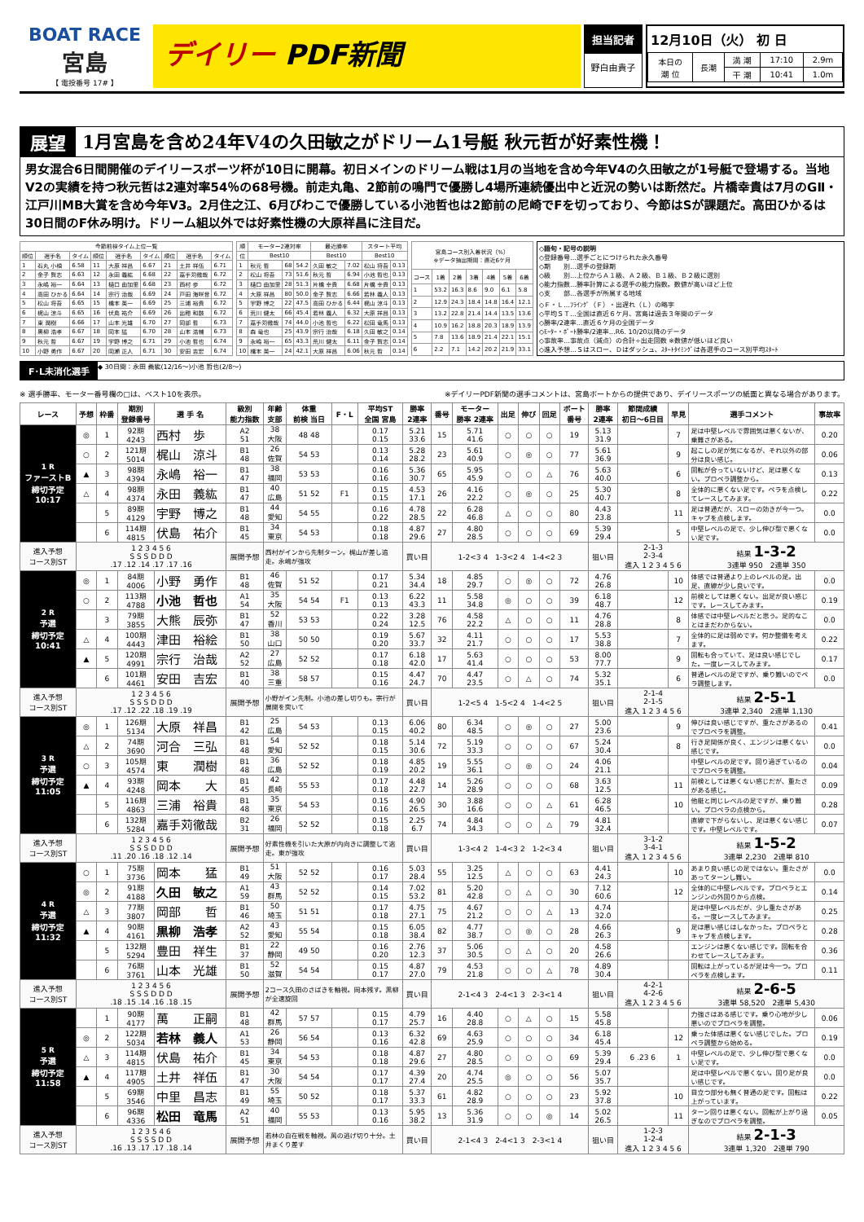BOAT RACE 宮島
【 電投番号 17# 】
デイリー PDF新聞
担当記者
野白由貴子
12月10日（火） 初 日
| 本日の 潮 位 | 長潮 | 満 潮 | 17:10 | 2.9m |
| | | 干 潮 | 10:41 | 1.0m |
展望 1月宮島を含め24年V4の久田敏之がドリーム1号艇 秋元哲が好素性機！
男女混合6日間開催のデイリースポーツ杯が10日に開幕。初日メインのドリーム戦は1月の当地を含め今年V4の久田敏之が1号艇で登場する。当地V2の実績を持つ秋元哲は2連対率54％の68号機。前走丸亀、2節前の鳴門で優勝し4場所連続優出中と近況の勢いは断然だ。片橋幸貴は7月のGⅡ・江戸川MB大賞を含め今年V3。2月住之江、6月びわこで優勝している小池哲也は2節前の尼崎でFを切っており、今節はSが課題だ。高田ひかるは30日間のF休み明け。ドリーム組以外では好素性機の大原祥昌に注目だ。
| 今節前検タイム上位一覧 | | | | | | | | |
| --- | --- | --- | --- | --- | --- | --- | --- | --- |
| 順位 | 選手名 | タイム | 順位 | 選手名 | タイム | 順位 | 選手名 | タイム |
| 1 | 石丸 小槙 | 6.58 | 11 | 大原 祥昌 | 6.67 | 21 | 土井 祥伍 | 6.71 |
| 2 | 金子 賢志 | 6.63 | 12 | 永田 義紘 | 6.68 | 22 | 嘉手苅徹哉 | 6.72 |
| 3 | 永嶋 裕一 | 6.64 | 13 | 樋口 由加里 | 6.68 | 23 | 西村 歩 | 6.72 |
| 4 | 高田 ひかる | 6.64 | 14 | 宗行 治哉 | 6.69 | 24 | 戸田 海咲音 | 6.72 |
| 5 | 松山 将吾 | 6.65 | 15 | 橋本 英一 | 6.69 | 25 | 三浦 裕貴 | 6.72 |
| 6 | 梶山 涼斗 | 6.65 | 16 | 伏島 祐介 | 6.69 | 26 | 出穂 和鼓 | 6.72 |
| 7 | 東 潤樹 | 6.66 | 17 | 山本 光雄 | 6.70 | 27 | 岡部 哲 | 6.73 |
| 8 | 黒柳 浩孝 | 6.67 | 18 | 岡本 猛 | 6.70 | 28 | 山本 浩輔 | 6.73 |
| 9 | 秋元 哲 | 6.67 | 19 | 宇野 博之 | 6.71 | 29 | 小池 哲也 | 6.74 |
| 10 | 小野 勇作 | 6.67 | 20 | 岡瀬 正人 | 6.71 | 30 | 安田 吉宏 | 6.74 |
| 順 | モーター2連対率 | | | 最近勝率 | | スタート平均 | |
| --- | --- | --- | --- | --- | --- | --- | --- |
| 位 | Best10 | | | Best10 | | Best10 | |
| 1 | 秋元 哲 | 68 | 54.2 | 久田 敏之 | 7.02 | 松山 将吾 | 0.13 |
| 2 | 松山 将吾 | 73 | 51.6 | 秋元 哲 | 6.94 | 小池 哲也 | 0.13 |
| 3 | 樋口 由加里 | 28 | 51.3 | 片橋 幸貴 | 6.68 | 片橋 幸貴 | 0.13 |
| 4 | 大原 祥昌 | 80 | 50.0 | 金子 賢志 | 6.66 | 若林 義人 | 0.13 |
| 5 | 宇野 博之 | 22 | 47.5 | 高田 ひかる | 6.44 | 梶山 涼斗 | 0.13 |
| 6 | 荒川 健太 | 66 | 45.4 | 若林 義人 | 6.32 | 大原 祥昌 | 0.13 |
| 7 | 嘉手苅徹哉 | 74 | 44.0 | 小池 哲也 | 6.22 | 松田 竜馬 | 0.13 |
| 8 | 森 竜也 | 25 | 43.9 | 宗行 治哉 | 6.18 | 久田 敏之 | 0.14 |
| 9 | 永嶋 裕一 | 65 | 43.3 | 荒川 健太 | 6.11 | 金子 賢志 | 0.14 |
| 10 | 橋本 英一 | 24 | 42.1 | 大原 祥昌 | 6.06 | 秋元 哲 | 0.14 |
| 宮島コース別入着状況（%） ※データ抽出期間：直近6ケ月 | | | | | | |
| --- | --- | --- | --- | --- | --- | --- |
| コース | 1着 | 2着 | 3着 | 4着 | 5着 | 6着 |
| 1 | 53.2 | 16.3 | 8.6 | 9.0 | 6.1 | 5.8 |
| 2 | 12.9 | 24.3 | 18.4 | 14.8 | 16.4 | 12.1 |
| 3 | 13.2 | 22.8 | 21.4 | 14.4 | 13.5 | 13.6 |
| 4 | 10.9 | 16.2 | 18.8 | 20.3 | 18.9 | 13.9 |
| 5 | 7.8 | 13.6 | 18.9 | 21.4 | 22.1 | 15.1 |
| 6 | 2.2 | 7.1 | 14.2 | 20.2 | 21.9 | 33.1 |
◇語句・記号の説明
◇登録番号…選手ごとにつけられた永久番号
◇期　　別…選手の登録期
◇級　　別…上位からＡ１級、Ａ２級、Ｂ１級、Ｂ２級に選別
◇能力指数…勝率計算による選手の能力指数。数値が高いほど上位
◇支　　部…各選手が所属する地域
◇Ｆ・Ｌ…ﾌﾗｲﾝｸﾞ（Ｆ）・出遅れ（Ｌ）の略字
◇平均ＳＴ…全国は直近６ケ月、宮島は過去３年間のデータ
◇勝率/2連率…直近６ケ月の全国データ
◇ﾓｰﾀｰ・ﾎﾞｰﾄ勝率/2連率…R6. 10/20以降のデータ
◇事故率…事故点（減点）の合計÷出走回数 ※数値が低いほど良い
◇進入予想…Ｓはスロー、Ｄはダッシュ、ｽﾀｰﾄﾀｲﾐﾝｸﾞは各選手のコース別平均ｽﾀｰﾄ
F･L未消化選手 ◆ 30日間：永田 義紘(12/16～)小池 哲也(2/8～)
※ 選手勝率、モーター番号欄の□は、ベスト10を表示。 ※デイリーPDF新聞の選手コメントは、宮島ボートからの提供であり、デイリースポーツの紙面と異なる場合があります。
| レース | 予想 | 枠番 | 期別 登録番号 | 選 手 名 | 級別 能力指数 | 年齢 支部 | 体重 前検 当日 | F・L | 平均ST 全国 宮島 | 勝率 2連率 | 番号 | モーター 勝率 2連率 | 出足 | 伸び | 回足 | ボート 番号 | 勝率 2連率 | 節間成績 初日〜6日目 | 早見 | 選手コメント | 事故率 |
| --- | --- | --- | --- | --- | --- | --- | --- | --- | --- | --- | --- | --- | --- | --- | --- | --- | --- | --- | --- | --- | --- |
| 1 R ファーストB 締切予定 10:17 | ◎ | 1 | 92期 4243 | 西村 歩 | A2 51 | 38 大阪 | 48 48 | | 0.17 0.15 | 5.21 33.6 | 15 | 5.71 41.6 | ○ | ○ | ○ | 19 | 5.13 31.9 | | 7 | 足は中堅レベルで雰囲気は悪くないが、乗難さがある。 | 0.20 |
| | ○ | 2 | 121期 5014 | 梶山 涼斗 | B1 48 | 26 佐賀 | 54 53 | | 0.13 0.14 | 5.28 28.2 | 23 | 5.61 40.9 | ○ | ◎ | ○ | 77 | 5.61 36.9 | | 9 | 起こしの足が気になるが、それ以外の部分は良い感じ。 | 0.06 |
| | ▲ | 3 | 98期 4394 | 永嶋 裕一 | B1 47 | 38 福岡 | 53 53 | | 0.16 0.16 | 5.36 30.7 | 65 | 5.95 45.9 | ○ | ○ | △ | 76 | 5.63 40.0 | | 6 | 回転が合っていないけど、足は悪くない。プロペラ調整から。 | 0.13 |
| | △ | 4 | 98期 4374 | 永田 義紘 | B1 47 | 40 広島 | 51 52 | F1 | 0.15 0.15 | 4.53 17.1 | 26 | 4.16 22.2 | ○ | ◎ | ○ | 25 | 5.30 40.7 | | 8 | 全体的に悪くない足です。ペラを点検してレースしてみます。 | 0.22 |
| | | 5 | 89期 4129 | 宇野 博之 | B1 48 | 44 愛知 | 54 55 | | 0.16 0.22 | 4.78 28.5 | 22 | 6.28 46.8 | △ | ○ | ○ | 80 | 4.43 23.8 | | 11 | 足は普通だが、スローの効きが今一つ。キャブを点検します。 | 0.0 |
| | | 6 | 114期 4815 | 伏島 祐介 | B1 45 | 34 東京 | 54 53 | | 0.18 0.18 | 4.87 29.6 | 27 | 4.80 28.5 | ○ | ○ | ○ | 69 | 5.39 29.4 | | 5 | 中堅レベルの足で、少し伸び型で悪くない足です。 | 0.0 |
| 進入予想 コース別ST | 1 2 3 4 5 6 S S S D D D .17 .12 .14 .17 .17 .16 | | | | 展開予想 | 西村がインから先制ターン。梶山が差し追走。永嶋が強攻 | | | | 買い目 | 1-2<3 4 1-3<2 4 1-4<2 3 | | | | | | 狙い目 | 2-1-3 2-3-4 進入 1 2 3 4 5 6 | | 結果 1-3-2 3連単 950 2連単 350 | |
| 2 R 予選 締切予定 10:41 | ◎ | 1 | 84期 4006 | 小野 勇作 | B1 48 | 46 佐賀 | 51 52 | | 0.17 0.21 | 5.34 34.4 | 18 | 4.85 29.7 | ○ | ◎ | ○ | 72 | 4.76 26.8 | | 10 | 体感では普通より上のレベルの足。出足、直線が少し良いです。 | 0.0 |
| | ○ | 2 | 113期 4788 | 小池 哲也 | A1 54 | 35 大阪 | 54 54 | F1 | 0.13 0.13 | 6.22 43.3 | 11 | 5.58 34.8 | ◎ | ○ | ○ | 39 | 6.18 48.7 | | 12 | 前検としては悪くない。出足が良い感じです。レースしてみます。 | 0.19 |
| | | 3 | 79期 3855 | 大熊 辰弥 | B1 47 | 52 香川 | 53 53 | | 0.22 0.24 | 3.28 12.5 | 76 | 4.58 22.2 | △ | ○ | ○ | 11 | 4.76 28.8 | | 8 | 体感では中堅レベルだと思う。足的なことはまだわからない。 | 0.0 |
| | △ | 4 | 100期 4443 | 津田 裕絵 | B1 50 | 38 山口 | 50 50 | | 0.19 0.20 | 5.67 33.7 | 32 | 4.11 21.7 | ○ | ○ | ○ | 17 | 5.53 38.8 | | 7 | 全体的に足は弱めです。何か整備を考えます。 | 0.22 |
| | ▲ | 5 | 120期 4991 | 宗行 治哉 | A2 52 | 27 広島 | 52 52 | | 0.17 0.18 | 6.18 42.0 | 17 | 5.63 41.4 | ○ | ○ | ○ | 53 | 8.00 77.7 | | 9 | 回転も合っていて、足は良い感じでした。一度レースしてみます。 | 0.17 |
| | | 6 | 101期 4461 | 安田 吉宏 | B1 40 | 38 三重 | 58 57 | | 0.15 0.16 | 4.47 24.7 | 70 | 4.47 23.5 | ○ | △ | ○ | 74 | 5.32 35.1 | | 6 | 普通レベルの足ですが、乗り難いのでペラ調整します。 | 0.0 |
| 進入予想 コース別ST | 1 2 3 4 5 6 S S S D D D .17 .12 .22 .18 .19 .19 | | | | 展開予想 | 小野がイン先制。小池の差し切りも。宗行が展開を突いて | | | | 買い目 | 1-2<5 4 1-5<2 4 1-4<2 5 | | | | | | 狙い目 | 2-1-4 2-1-5 進入 1 2 3 4 5 6 | | 結果 2-5-1 3連単 2,340 2連単 1,130 | |
| 3 R 予選 締切予定 11:05 | ◎ | 1 | 126期 5134 | 大原 祥昌 | B1 42 | 25 広島 | 54 53 | | 0.13 0.15 | 6.06 40.2 | 80 | 6.34 48.5 | ○ | ◎ | ○ | 27 | 5.00 23.6 | | 9 | 伸びは良い感じですが、重たさがあるのでプロペラを調整。 | 0.41 |
| | △ | 2 | 74期 3690 | 河合 三弘 | B1 48 | 54 愛知 | 52 52 | | 0.18 0.15 | 5.14 30.6 | 72 | 5.19 33.3 | ○ | ○ | ○ | 67 | 5.24 30.4 | | 8 | 行き足関係が良く、エンジンは悪くない感じです。 | 0.0 |
| | ○ | 3 | 105期 4574 | 東 潤樹 | B1 48 | 36 広島 | 52 52 | | 0.18 0.19 | 4.85 20.2 | 19 | 5.55 36.1 | ○ | ◎ | ○ | 24 | 4.06 21.1 | | | 中堅レベルの足です。回り過ぎているのでプロペラを調整。 | 0.04 |
| | ▲ | 4 | 93期 4248 | 岡本 大 | B1 45 | 42 長崎 | 55 53 | | 0.17 0.18 | 4.48 22.7 | 14 | 5.26 28.9 | ○ | ○ | ○ | 68 | 3.63 12.5 | | 11 | 前検としては悪くない感じだが、重たさがある感じ。 | 0.09 |
| | | 5 | 116期 4863 | 三浦 裕貴 | B1 48 | 35 東京 | 54 53 | | 0.15 0.16 | 4.90 26.5 | 30 | 3.88 16.6 | ○ | ○ | △ | 61 | 6.28 46.5 | | 10 | 他艇と同じレベルの足ですが、乗り難い。プロペラの点検から。 | 0.28 |
| | | 6 | 132期 5284 | 嘉手苅徹哉 | B2 31 | 26 福岡 | 52 52 | | 0.15 0.18 | 2.25 6.7 | 74 | 4.84 34.3 | ○ | ○ | △ | 79 | 4.81 32.4 | | | 直線で下がらないし、足は悪くない感じです。中堅レベルです。 | 0.07 |
| 進入予想 コース別ST | 1 2 3 4 5 6 S S S D D D .11 .20 .16 .18 .12 .14 | | | | 展開予想 | 好素性機を引いた大原が内向きに調整して逃走。東が強攻 | | | | 買い目 | 1-3<4 2 1-4<3 2 1-2<3 4 | | | | | | 狙い目 | 3-1-2 3-4-1 進入 1 2 3 4 5 6 | | 結果 1-5-2 3連単 2,230 2連単 810 | |
| 4 R 予選 締切予定 11:32 | ○ | 1 | 75期 3736 | 岡本 猛 | B1 49 | 51 大阪 | 52 52 | | 0.16 0.17 | 5.03 28.4 | 55 | 3.25 12.5 | △ | ○ | ○ | 63 | 4.41 24.3 | | 10 | あまり良い感じの足ではない。重たさがあってターンし難い。 | 0.0 |
| | ◎ | 2 | 91期 4188 | 久田 敏之 | A1 59 | 43 群馬 | 52 52 | | 0.14 0.15 | 7.02 53.2 | 81 | 5.20 42.8 | ○ | △ | ○ | 30 | 7.12 60.6 | | 12 | 全体的に中堅レベルです。プロペラとエンジンの外回りから点検。 | 0.14 |
| | △ | 3 | 77期 3807 | 岡部 哲 | B1 46 | 50 埼玉 | 51 51 | | 0.17 0.18 | 4.75 27.1 | 75 | 4.67 21.2 | ○ | ○ | △ | 13 | 4.74 32.0 | | | 足は中堅レベルだが、少し重たさがある。一度レースしてみます。 | 0.25 |
| | ▲ | 4 | 90期 4161 | 黒柳 浩孝 | A2 52 | 43 愛知 | 55 54 | | 0.15 0.18 | 6.05 38.4 | 82 | 4.77 38.7 | ○ | ◎ | ○ | 28 | 4.66 26.3 | | 9 | 足は悪い感じはしなかった。プロペラとキャブを点検します。 | 0.28 |
| | | 5 | 132期 5294 | 豊田 祥生 | B1 37 | 22 静岡 | 49 50 | | 0.16 0.20 | 2.76 12.3 | 37 | 5.06 30.5 | ○ | △ | ○ | 20 | 4.58 26.6 | | | エンジンは悪くない感じです。回転を合わせてレースしてみます。 | 0.36 |
| | | 6 | 76期 3761 | 山本 光雄 | B1 50 | 52 滋賀 | 54 54 | | 0.15 0.17 | 4.87 27.0 | 79 | 4.53 21.8 | ○ | ○ | △ | 78 | 4.89 30.4 | | | 回転は上がっているが足は今一つ。プロペラを点検します。 | 0.11 |
| 進入予想 コース別ST | 1 2 3 4 5 6 S S S D D D .18 .15 .14 .16 .18 .15 | | | | 展開予想 | 2コース久田のさばきを軸視。岡本残す。黒柳が全速旋回 | | | | 買い目 | 2-1<4 3 2-4<1 3 2-3<1 4 | | | | | | 狙い目 | 4-2-1 4-2-6 進入 1 2 3 4 5 6 | | 結果 2-6-5 3連単 58,520 2連単 5,430 | |
| 5 R 予選 締切予定 11:58 | | 1 | 90期 4177 | 萬 正嗣 | B1 48 | 42 群馬 | 57 57 | | 0.15 0.17 | 4.79 25.7 | 16 | 4.40 28.8 | ○ | △ | ○ | 15 | 5.58 45.8 | | | 力強さはある感じです。乗り心地が少し悪いのでプロペラを調整。 | 0.06 |
| | ◎ | 2 | 122期 5034 | 若林 義人 | A1 53 | 26 静岡 | 56 54 | | 0.13 0.16 | 6.32 42.8 | 69 | 4.63 25.9 | ○ | ○ | ○ | 34 | 6.18 45.4 | | 12 | 乗った体感は悪くない感じでした。プロペラ調整から始める。 | 0.19 |
| | △ | 3 | 114期 4815 | 伏島 祐介 | B1 45 | 34 東京 | 54 53 | | 0.18 0.18 | 4.87 29.6 | 27 | 4.80 28.5 | ○ | ○ | ○ | 69 | 5.39 29.4 | 6 .23 6 | 1 | 中堅レベルの足で、少し伸び型で悪くない足です。 | 0.0 |
| | ▲ | 4 | 117期 4905 | 土井 祥伍 | B1 47 | 30 大阪 | 54 54 | | 0.17 0.17 | 4.39 27.4 | 20 | 4.74 25.5 | ◎ | ○ | ○ | 56 | 5.07 35.7 | | | 足は中堅レベルで悪くない。回り足が良い感じです。 | 0.0 |
| | | 5 | 69期 3546 | 中里 昌志 | B1 49 | 55 埼玉 | 50 52 | | 0.18 0.17 | 5.37 33.3 | 61 | 4.82 28.9 | ○ | ○ | ○ | 23 | 5.92 37.8 | | 10 | 目立つ部分も無く普通の足です。回転は上がっています。 | 0.22 |
| | | 6 | 96期 4336 | 松田 竜馬 | A2 51 | 40 福岡 | 55 53 | | 0.13 0.16 | 5.95 38.2 | 13 | 5.36 31.9 | ○ | ○ | ◎ | 14 | 5.02 26.5 | | 11 | ターン回りは悪くない。回転が上がり過ぎなのでプロペラを調整。 | 0.05 |
| 進入予想 コース別ST | 1 2 3 5 4 6 S S S S D D .16 .13 .17 .17 .18 .14 | | | | 展開予想 | 若林の自在戦を軸視。萬の逃げ切り十分。土井まくり差す | | | | 買い目 | 2-1<4 3 2-4<1 3 2-3<1 4 | | | | | | 狙い目 | 1-2-3 1-2-4 進入 1 2 3 4 5 6 | | 結果 2-1-3 3連単 1,320 2連単 790 | |